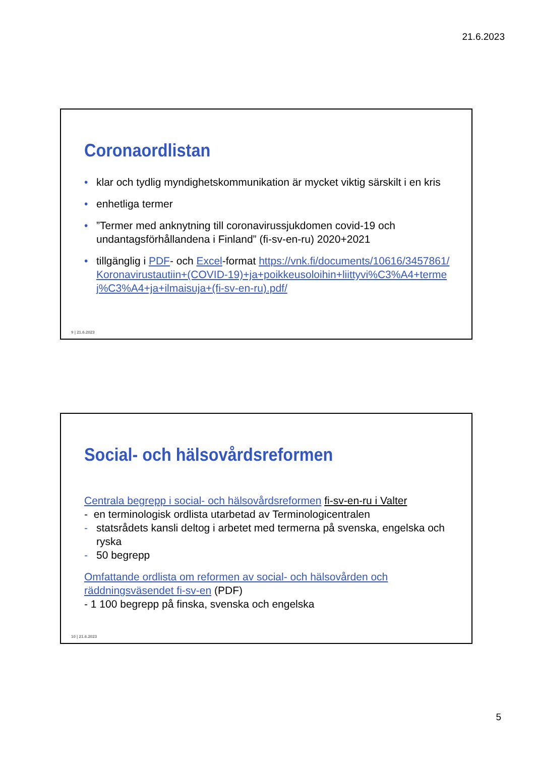21.6.2023
Coronaordlistan
• klar och tydlig myndighetskommunikation är mycket viktig särskilt i en kris
• enhetliga termer
•”Termer med anknytning till coronavirussjukdomen covid-19 och undantagsförhållandena i Finland” (fi-sv-en-ru) 2020+2021
• tillgänglig i PDF- och Excel-format https://vnk.fi/documents/10616/3457861/Koronavirustautiin+(COVID-19)+ja+poikkeusoloihin+liittyvi%C3%A4+termej%C3%A4+ja+ilmaisuja+(fi-sv-en-ru).pdf/
9 | 21.6.2023
Social- och hälsovårdsreformen
Centrala begrepp i social- och hälsovårdsreformen fi-sv-en-ru i Valter
- en terminologisk ordlista utarbetad av Terminologicentralen
- statsrådets kansli deltog i arbetet med termerna på svenska, engelska och ryska
- 50 begrepp
Omfattande ordlista om reformen av social- och hälsovården och räddningsväsendet fi-sv-en (PDF)
- 1 100 begrepp på finska, svenska och engelska
10 | 21.6.2023
5